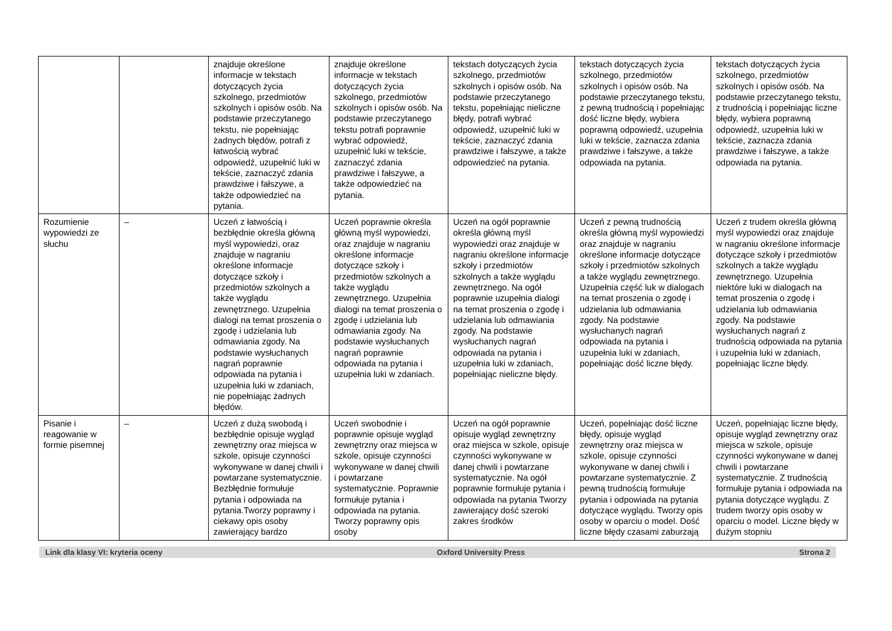| | | znajduje określone informacje w tekstach dotyczących życia szkolnego, przedmiotów szkolnych i opisów osób. Na podstawie przeczytanego tekstu, nie popełniając żadnych błędów, potrafi z łatwością wybrać odpowiedź, uzupełnić luki w tekście, zaznaczyć zdania prawdziwe i fałszywe, a także odpowiedzieć na pytania. | znajduje określone informacje w tekstach dotyczących życia szkolnego, przedmiotów szkolnych i opisów osób. Na podstawie przeczytanego tekstu potrafi poprawnie wybrać odpowiedź, uzupełnić luki w tekście, zaznaczyć zdania prawdziwe i fałszywe, a także odpowiedzieć na pytania. | tekstach dotyczących życia szkolnego, przedmiotów szkolnych i opisów osób. Na podstawie przeczytanego tekstu, popełniając nieliczne błędy, potrafi wybrać odpowiedź, uzupełnić luki w tekście, zaznaczyć zdania prawdziwe i fałszywe, a także odpowiedzieć na pytania. | tekstach dotyczących życia szkolnego, przedmiotów szkolnych i opisów osób. Na podstawie przeczytanego tekstu, z pewną trudnością i popełniając dość liczne błędy, wybiera poprawną odpowiedź, uzupełnia luki w tekście, zaznacza zdania prawdziwe i fałszywe, a także odpowiada na pytania. | tekstach dotyczących życia szkolnego, przedmiotów szkolnych i opisów osób. Na podstawie przeczytanego tekstu, z trudnością i popełniając liczne błędy, wybiera poprawną odpowiedź, uzupełnia luki w tekście, zaznacza zdania prawdziwe i fałszywe, a także odpowiada na pytania. |
| Rozumienie wypowiedzi ze słuchu | – | Uczeń z łatwością i bezbłędnie określa główną myśl wypowiedzi, oraz znajduje w nagraniu określone informacje dotyczące szkoły i przedmiotów szkolnych a także wyglądu zewnętrznego. Uzupełnia dialogi na temat proszenia o zgodę i udzielania lub odmawiania zgody. Na podstawie wysłuchanych nagrań poprawnie odpowiada na pytania i uzupełnia luki w zdaniach, nie popełniając żadnych błędów. | Uczeń poprawnie określa główną myśl wypowiedzi, oraz znajduje w nagraniu określone informacje dotyczące szkoły i przedmiotów szkolnych a także wyglądu zewnętrznego. Uzupełnia dialogi na temat proszenia o zgodę i udzielania lub odmawiania zgody. Na podstawie wysłuchanych nagrań poprawnie odpowiada na pytania i uzupełnia luki w zdaniach. | Uczeń na ogół poprawnie określa główną myśl wypowiedzi oraz znajduje w nagraniu określone informacje szkoły i przedmiotów szkolnych a także wyglądu zewnętrznego. Na ogół poprawnie uzupełnia dialogi na temat proszenia o zgodę i udzielania lub odmawiania zgody. Na podstawie wysłuchanych nagrań odpowiada na pytania i uzupełnia luki w zdaniach, popełniając nieliczne błędy. | Uczeń z pewną trudnością określa główną myśl wypowiedzi oraz znajduje w nagraniu określone informacje dotyczące szkoły i przedmiotów szkolnych a także wyglądu zewnętrznego. Uzupełnia część luk w dialogach na temat proszenia o zgodę i udzielania lub odmawiania zgody. Na podstawie wysłuchanych nagrań odpowiada na pytania i uzupełnia luki w zdaniach, popełniając dość liczne błędy. | Uczeń z trudem określa główną myśl wypowiedzi oraz znajduje w nagraniu określone informacje dotyczące szkoły i przedmiotów szkolnych a także wyglądu zewnętrznego. Uzupełnia niektóre luki w dialogach na temat proszenia o zgodę i udzielania lub odmawiania zgody. Na podstawie wysłuchanych nagrań z trudnością odpowiada na pytania i uzupełnia luki w zdaniach, popełniając liczne błędy. |
| Pisanie i reagowanie w formie pisemnej | – | Uczeń z dużą swobodą i bezbłędnie opisuje wygląd zewnętrzny oraz miejsca w szkole, opisuje czynności wykonywane w danej chwili i powtarzane systematycznie. Bezbłędnie formułuje pytania i odpowiada na pytania.Tworzy poprawny i ciekawy opis osoby zawierający bardzo | Uczeń swobodnie i poprawnie opisuje wygląd zewnętrzny oraz miejsca w szkole, opisuje czynności wykonywane w danej chwili i powtarzane systematycznie. Poprawnie formułuje pytania i odpowiada na pytania. Tworzy poprawny opis osoby | Uczeń na ogół poprawnie opisuje wygląd zewnętrzny oraz miejsca w szkole, opisuje czynności wykonywane w danej chwili i powtarzane systematycznie. Na ogół poprawnie formułuje pytania i odpowiada na pytania Tworzy zawierający dość szeroki zakres środków | Uczeń, popełniając dość liczne błędy, opisuje wygląd zewnętrzny oraz miejsca w szkole, opisuje czynności wykonywane w danej chwili i powtarzane systematycznie. Z pewną trudnością formułuje pytania i odpowiada na pytania dotyczące wyglądu. Tworzy opis osoby w oparciu o model. Dość liczne błędy czasami zaburzają | Uczeń, popełniając liczne błędy, opisuje wygląd zewnętrzny oraz miejsca w szkole, opisuje czynności wykonywane w danej chwili i powtarzane systematycznie. Z trudnością formułuje pytania i odpowiada na pytania dotyczące wyglądu. Z trudem tworzy opis osoby w oparciu o model. Liczne błędy w dużym stopniu |
Link dla klasy VI: kryteria oceny Oxford University Press Strona 2